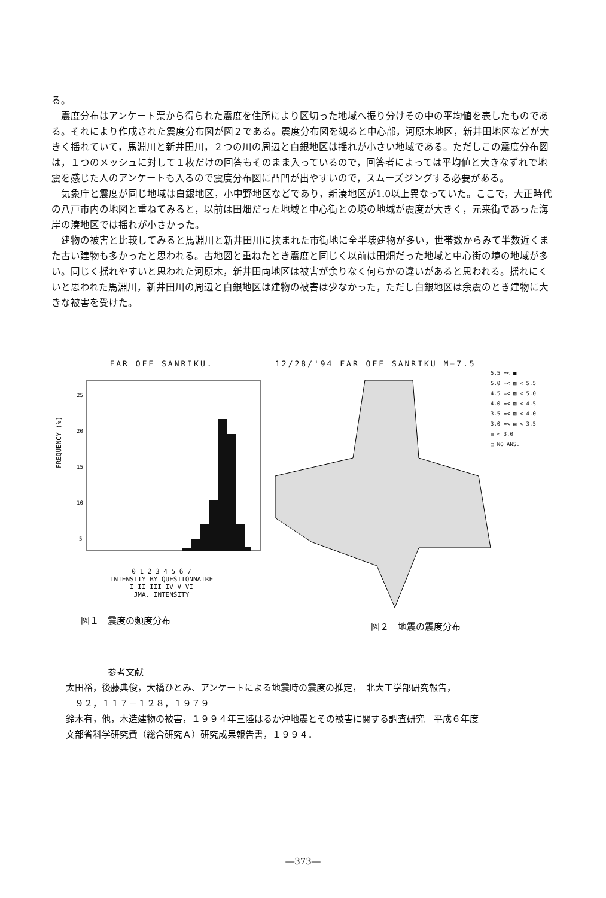る。
震度分布はアンケート票から得られた震度を住所により区切った地域へ振り分けその中の平均値を表したものである。それにより作成された震度分布図が図２である。震度分布図を観ると中心部，河原木地区，新井田地区などが大きく揺れていて，馬淵川と新井田川，２つの川の周辺と白銀地区は揺れが小さい地域である。ただしこの震度分布図は，１つのメッシュに対して１枚だけの回答もそのまま入っているので，回答者によっては平均値と大きなずれで地震を感じた人のアンケートも入るので震度分布図に凸凹が出やすいので，スムーズジングする必要がある。
気象庁と震度が同じ地域は白銀地区，小中野地区などであり，新湊地区が1.0以上異なっていた。ここで，大正時代の八戸市内の地図と重ねてみると，以前は田畑だった地域と中心街との境の地域が震度が大きく，元来街であった海岸の湊地区では揺れが小さかった。
建物の被害と比較してみると馬淵川と新井田川に挟まれた市街地に全半壊建物が多い，世帯数からみて半数近くまた古い建物も多かったと思われる。古地図と重ねたとき震度と同じく以前は田畑だった地域と中心街の境の地域が多い。同じく揺れやすいと思われた河原木，新井田両地区は被害が余りなく何らかの違いがあると思われる。揺れにくいと思われた馬淵川，新井田川の周辺と白銀地区は建物の被害は少なかった，ただし白銀地区は余震のとき建物に大きな被害を受けた。
FAR OFF SANRIKU.
FREQUENCY (%)
25
20
15
10
5
0 1 2 3 4 5 6 7
INTENSITY BY QUESTIONNAIRE
I II III IV V VI
JMA. INTENSITY
図１　震度の頻度分布
12/28/'94 FAR OFF SANRIKU M=7.5
5.5 =< ■
5.0 =< ▨ < 5.5
4.5 =< ▨ < 5.0
4.0 =< ▨ < 4.5
3.5 =< ▨ < 4.0
3.0 =< ▤ < 3.5
▤ < 3.0
□ NO ANS.
図２　地震の震度分布
参考文献
太田裕，後藤典俊，大橋ひとみ、アンケートによる地震時の震度の推定，　北大工学部研究報告，
　９２，１１７－１２８，１９７９
鈴木有，他，木造建物の被害，１９９４年三陸はるか沖地震とその被害に関する調査研究　平成６年度
文部省科学研究費（総合研究Ａ）研究成果報告書，１９９４．
―373―